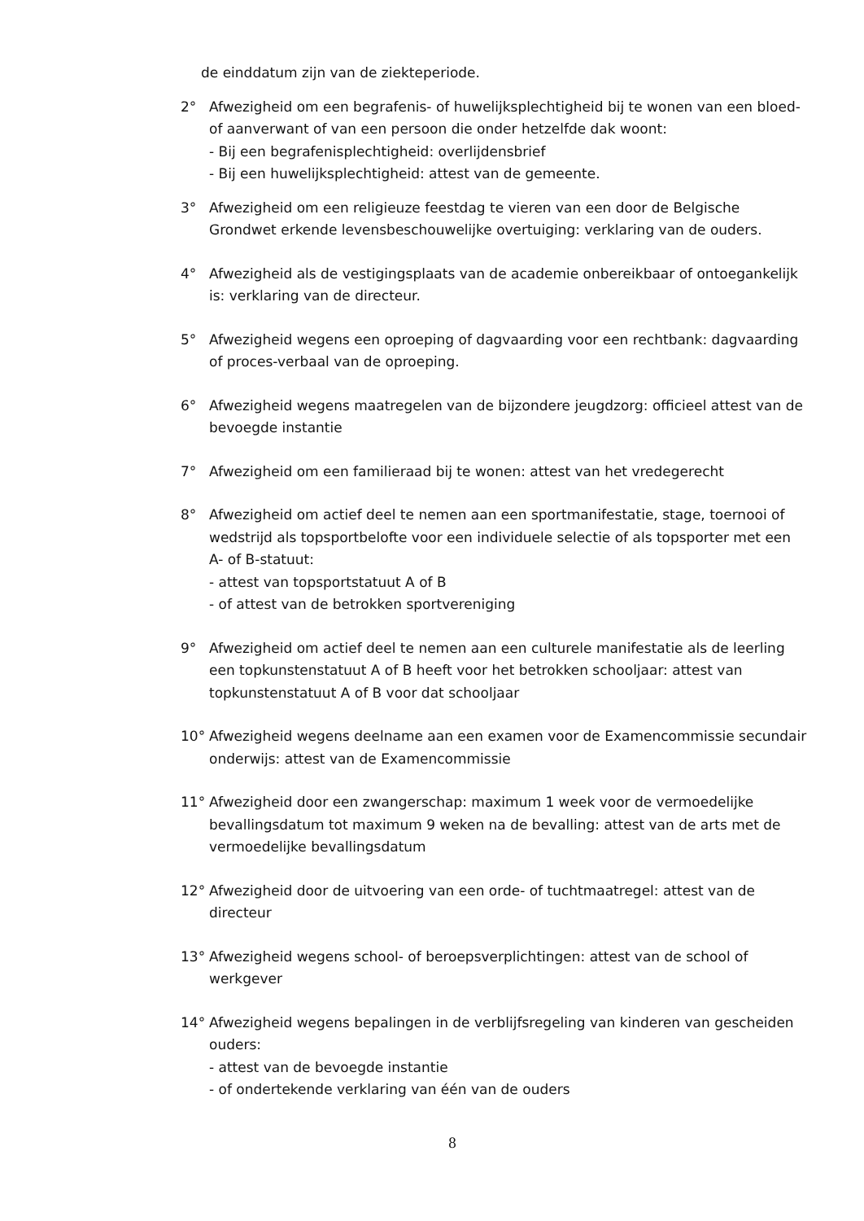de einddatum zijn van de ziekteperiode.
2° Afwezigheid om een begrafenis- of huwelijksplechtigheid bij te wonen van een bloed- of aanverwant of van een persoon die onder hetzelfde dak woont:
- Bij een begrafenisplechtigheid: overlijdensbrief
- Bij een huwelijksplechtigheid: attest van de gemeente.
3° Afwezigheid om een religieuze feestdag te vieren van een door de Belgische Grondwet erkende levensbeschouwelijke overtuiging: verklaring van de ouders.
4° Afwezigheid als de vestigingsplaats van de academie onbereikbaar of ontoegankelijk is: verklaring van de directeur.
5° Afwezigheid wegens een oproeping of dagvaarding voor een rechtbank: dagvaarding of proces-verbaal van de oproeping.
6° Afwezigheid wegens maatregelen van de bijzondere jeugdzorg: officieel attest van de bevoegde instantie
7° Afwezigheid om een familieraad bij te wonen: attest van het vredegerecht
8° Afwezigheid om actief deel te nemen aan een sportmanifestatie, stage, toernooi of wedstrijd als topsportbelofte voor een individuele selectie of als topsporter met een A- of B-statuut:
- attest van topsportstatuut A of B
- of attest van de betrokken sportvereniging
9° Afwezigheid om actief deel te nemen aan een culturele manifestatie als de leerling een topkunstenstatuut A of B heeft voor het betrokken schooljaar: attest van topkunstenstatuut A of B voor dat schooljaar
10° Afwezigheid wegens deelname aan een examen voor de Examencommissie secundair onderwijs: attest van de Examencommissie
11° Afwezigheid door een zwangerschap: maximum 1 week voor de vermoedelijke bevallingsdatum tot maximum 9 weken na de bevalling: attest van de arts met de vermoedelijke bevallingsdatum
12° Afwezigheid door de uitvoering van een orde- of tuchtmaatregel: attest van de directeur
13° Afwezigheid wegens school- of beroepsverplichtingen: attest van de school of werkgever
14° Afwezigheid wegens bepalingen in de verblijfsregeling van kinderen van gescheiden ouders:
- attest van de bevoegde instantie
- of ondertekende verklaring van één van de ouders
8